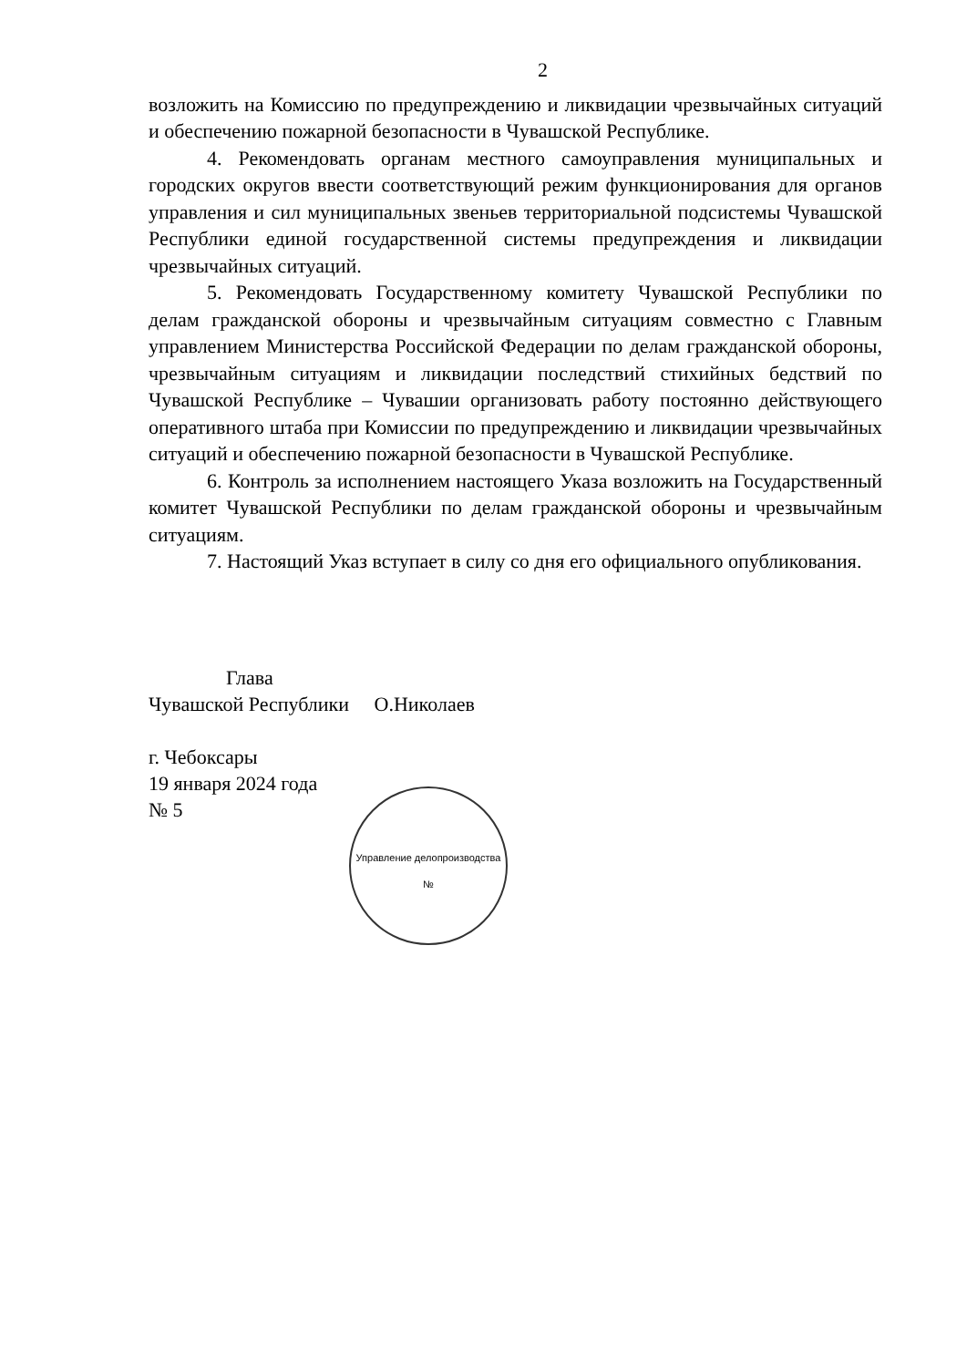2
возложить на Комиссию по предупреждению и ликвидации чрезвычайных ситуаций и обеспечению пожарной безопасности в Чувашской Республике.
4. Рекомендовать органам местного самоуправления муниципальных и городских округов ввести соответствующий режим функционирования для органов управления и сил муниципальных звеньев территориальной подсистемы Чувашской Республики единой государственной системы предупреждения и ликвидации чрезвычайных ситуаций.
5. Рекомендовать Государственному комитету Чувашской Республики по делам гражданской обороны и чрезвычайным ситуациям совместно с Главным управлением Министерства Российской Федерации по делам гражданской обороны, чрезвычайным ситуациям и ликвидации последствий стихийных бедствий по Чувашской Республике – Чувашии организовать работу постоянно действующего оперативного штаба при Комиссии по предупреждению и ликвидации чрезвычайных ситуаций и обеспечению пожарной безопасности в Чувашской Республике.
6. Контроль за исполнением настоящего Указа возложить на Государственный комитет Чувашской Республики по делам гражданской обороны и чрезвычайным ситуациям.
7. Настоящий Указ вступает в силу со дня его официального опубликования.
Глава
Чувашской Республики О.Николаев
г. Чебоксары
19 января 2024 года
№ 5
Управление делопроизводства №